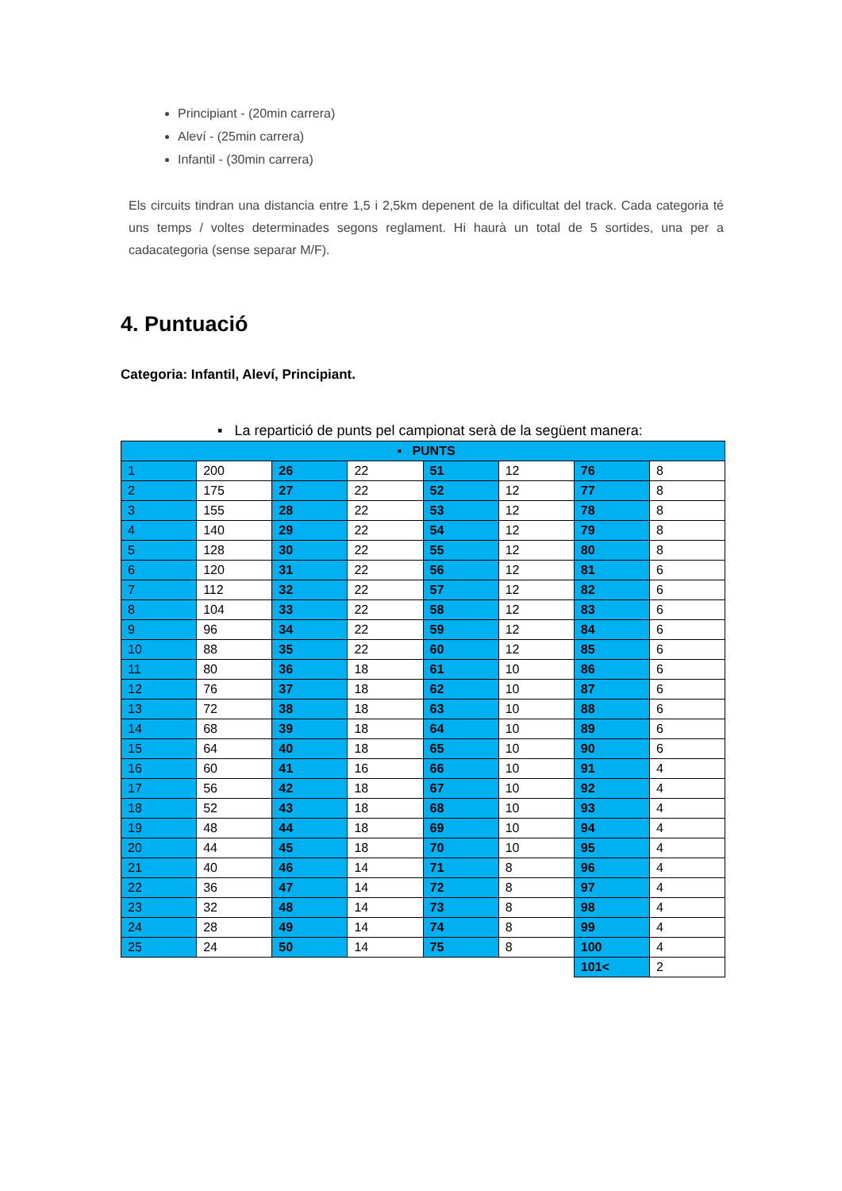Principiant - (20min carrera)
Aleví - (25min carrera)
Infantil - (30min carrera)
Els circuits tindran una distancia entre 1,5 i 2,5km depenent de la dificultat del track. Cada categoria té uns temps / voltes determinades segons reglament. Hi haurà un total de 5 sortides, una per a cadacategoria (sense separar M/F).
4. Puntuació
Categoria: Infantil, Aleví, Principiant.
▪ La repartició de punts pel campionat serà de la següent manera:
| ▪ PUNTS | | | | | | | |
| 1 | 200 | 26 | 22 | 51 | 12 | 76 | 8 |
| 2 | 175 | 27 | 22 | 52 | 12 | 77 | 8 |
| 3 | 155 | 28 | 22 | 53 | 12 | 78 | 8 |
| 4 | 140 | 29 | 22 | 54 | 12 | 79 | 8 |
| 5 | 128 | 30 | 22 | 55 | 12 | 80 | 8 |
| 6 | 120 | 31 | 22 | 56 | 12 | 81 | 6 |
| 7 | 112 | 32 | 22 | 57 | 12 | 82 | 6 |
| 8 | 104 | 33 | 22 | 58 | 12 | 83 | 6 |
| 9 | 96 | 34 | 22 | 59 | 12 | 84 | 6 |
| 10 | 88 | 35 | 22 | 60 | 12 | 85 | 6 |
| 11 | 80 | 36 | 18 | 61 | 10 | 86 | 6 |
| 12 | 76 | 37 | 18 | 62 | 10 | 87 | 6 |
| 13 | 72 | 38 | 18 | 63 | 10 | 88 | 6 |
| 14 | 68 | 39 | 18 | 64 | 10 | 89 | 6 |
| 15 | 64 | 40 | 18 | 65 | 10 | 90 | 6 |
| 16 | 60 | 41 | 16 | 66 | 10 | 91 | 4 |
| 17 | 56 | 42 | 18 | 67 | 10 | 92 | 4 |
| 18 | 52 | 43 | 18 | 68 | 10 | 93 | 4 |
| 19 | 48 | 44 | 18 | 69 | 10 | 94 | 4 |
| 20 | 44 | 45 | 18 | 70 | 10 | 95 | 4 |
| 21 | 40 | 46 | 14 | 71 | 8 | 96 | 4 |
| 22 | 36 | 47 | 14 | 72 | 8 | 97 | 4 |
| 23 | 32 | 48 | 14 | 73 | 8 | 98 | 4 |
| 24 | 28 | 49 | 14 | 74 | 8 | 99 | 4 |
| 25 | 24 | 50 | 14 | 75 | 8 | 100 | 4 |
| | | | | | | 101< | 2 |